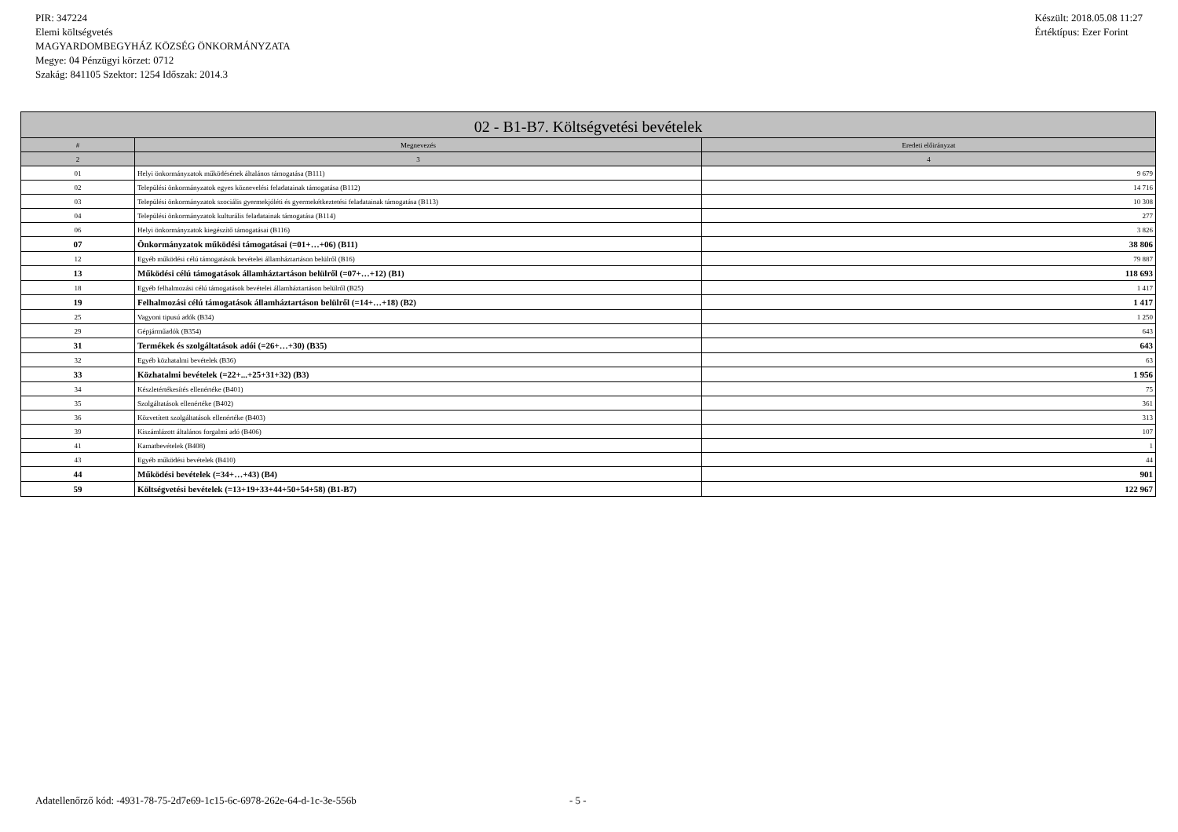PIR: 347224
Elemi költségvetés
MAGYARDOMBEGYHÁZ KÖZSÉG ÖNKORMÁNYZATA
Megye: 04 Pénzügyi körzet: 0712
Szakág: 841105 Szektor: 1254 Időszak: 2014.3
Készült: 2018.05.08 11:27
Értéktípus: Ezer Forint
| 02 - B1-B7. Költségvetési bevételek | | |
| --- | --- | --- |
| # | Megnevezés | Eredeti előirányzat |
| 2 | 3 | 4 |
| 01 | Helyi önkormányzatok működésének általános támogatása (B111) | 9 679 |
| 02 | Települési önkormányzatok egyes köznevelési feladatainak támogatása (B112) | 14 716 |
| 03 | Települési önkormányzatok szociális gyermekjóléti és gyermekétkeztetési feladatainak támogatása (B113) | 10 308 |
| 04 | Települési önkormányzatok kulturális feladatainak támogatása (B114) | 277 |
| 06 | Helyi önkormányzatok kiegészítő támogatásai (B116) | 3 826 |
| 07 | Önkormányzatok működési támogatásai (=01+…+06) (B11) | 38 806 |
| 12 | Egyéb működési célú támogatások bevételei államháztartáson belülről (B16) | 79 887 |
| 13 | Működési célú támogatások államháztartáson belülről (=07+…+12) (B1) | 118 693 |
| 18 | Egyéb felhalmozási célú támogatások bevételei államháztartáson belülről (B25) | 1 417 |
| 19 | Felhalmozási célú támogatások államháztartáson belülről (=14+…+18) (B2) | 1 417 |
| 25 | Vagyoni tipusú adók (B34) | 1 250 |
| 29 | Gépjárműadók (B354) | 643 |
| 31 | Termékek és szolgáltatások adói (=26+…+30) (B35) | 643 |
| 32 | Egyéb közhatalmi bevételek (B36) | 63 |
| 33 | Közhatalmi bevételek (=22+...+25+31+32) (B3) | 1 956 |
| 34 | Készletértékesítés ellenértéke (B401) | 75 |
| 35 | Szolgáltatások ellenértéke (B402) | 361 |
| 36 | Közvetített szolgáltatások ellenértéke (B403) | 313 |
| 39 | Kiszámlázott általános forgalmi adó (B406) | 107 |
| 41 | Kamatbevételek (B408) | 1 |
| 43 | Egyéb működési bevételek (B410) | 44 |
| 44 | Működési bevételek (=34+…+43) (B4) | 901 |
| 59 | Költségvetési bevételek (=13+19+33+44+50+54+58) (B1-B7) | 122 967 |
Adatellenőrző kód: -4931-78-75-2d7e69-1c15-6c-6978-262e-64-d-1c-3e-556b
- 5 -